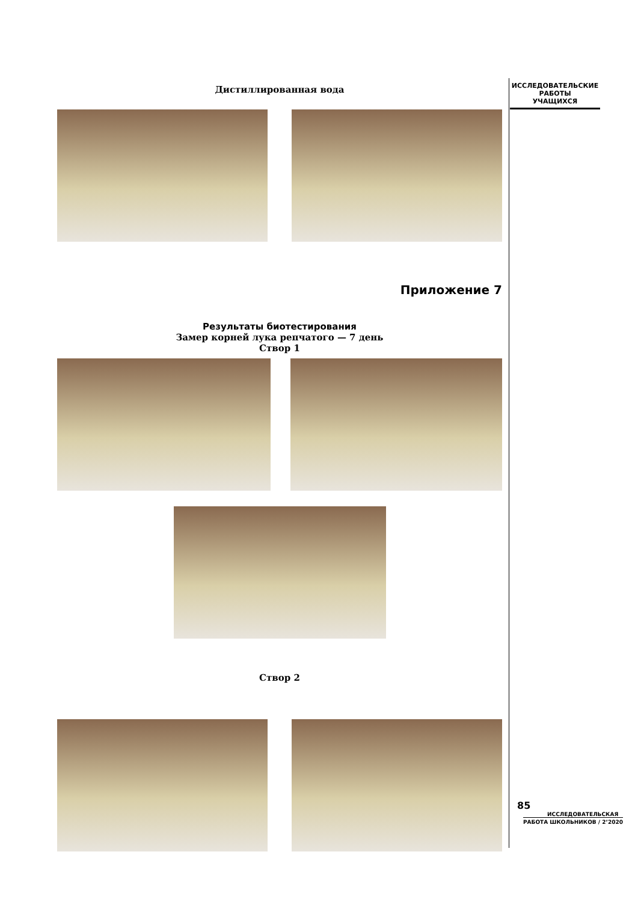ИССЛЕДОВАТЕЛЬСКИЕ
РАБОТЫ
УЧАЩИХСЯ
Дистиллированная вода
Приложение 7
Результаты биотестирования
Замер корней лука репчатого — 7 день
Створ 1
Створ 2
85
ИССЛЕДОВАТЕЛЬСКАЯ
РАБОТА ШКОЛЬНИКОВ / 2’2020